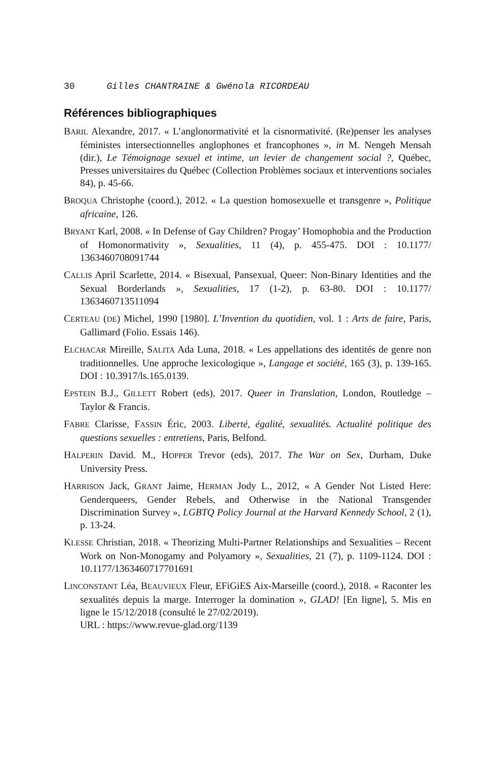30 Gilles CHANTRAINE & Gwénola RICORDEAU
Références bibliographiques
BARIL Alexandre, 2017. « L’anglonormativité et la cisnormativité. (Re)penser les analyses féministes intersectionnelles anglophones et francophones », in M. Nengeh Mensah (dir.), Le Témoignage sexuel et intime, un levier de changement social ?, Québec, Presses universitaires du Québec (Collection Problèmes sociaux et interventions sociales 84), p. 45-66.
BROQUA Christophe (coord.), 2012. « La question homosexuelle et transgenre », Politique africaine, 126.
BRYANT Karl, 2008. « In Defense of Gay Children? Progay’ Homophobia and the Production of Homonormativity », Sexualities, 11 (4), p. 455-475. DOI : 10.1177/ 1363460708091744
CALLIS April Scarlette, 2014. « Bisexual, Pansexual, Queer: Non-Binary Identities and the Sexual Borderlands », Sexualities, 17 (1-2), p. 63-80. DOI : 10.1177/ 1363460713511094
CERTEAU (DE) Michel, 1990 [1980]. L’Invention du quotidien, vol. 1 : Arts de faire, Paris, Gallimard (Folio. Essais 146).
ELCHACAR Mireille, SALITA Ada Luna, 2018. « Les appellations des identités de genre non traditionnelles. Une approche lexicologique », Langage et société, 165 (3), p. 139-165. DOI : 10.3917/ls.165.0139.
EPSTEIN B.J., GILLETT Robert (eds), 2017. Queer in Translation, London, Routledge – Taylor & Francis.
FABRE Clarisse, FASSIN Éric, 2003. Liberté, égalité, sexualités. Actualité politique des questions sexuelles : entretiens, Paris, Belfond.
HALPERIN David. M., HOPPER Trevor (eds), 2017. The War on Sex, Durham, Duke University Press.
HARRISON Jack, GRANT Jaime, HERMAN Jody L., 2012, « A Gender Not Listed Here: Genderqueers, Gender Rebels, and Otherwise in the National Transgender Discrimination Survey », LGBTQ Policy Journal at the Harvard Kennedy School, 2 (1), p. 13-24.
KLESSE Christian, 2018. « Theorizing Multi-Partner Relationships and Sexualities – Recent Work on Non-Monogamy and Polyamory », Sexualities, 21 (7), p. 1109-1124. DOI : 10.1177/1363460717701691
LINCONSTANT Léa, BEAUVIEUX Fleur, EFiGiES Aix-Marseille (coord.), 2018. « Raconter les sexualités depuis la marge. Interroger la domination », GLAD! [En ligne], 5. Mis en ligne le 15/12/2018 (consulté le 27/02/2019).
URL : https://www.revue-glad.org/1139